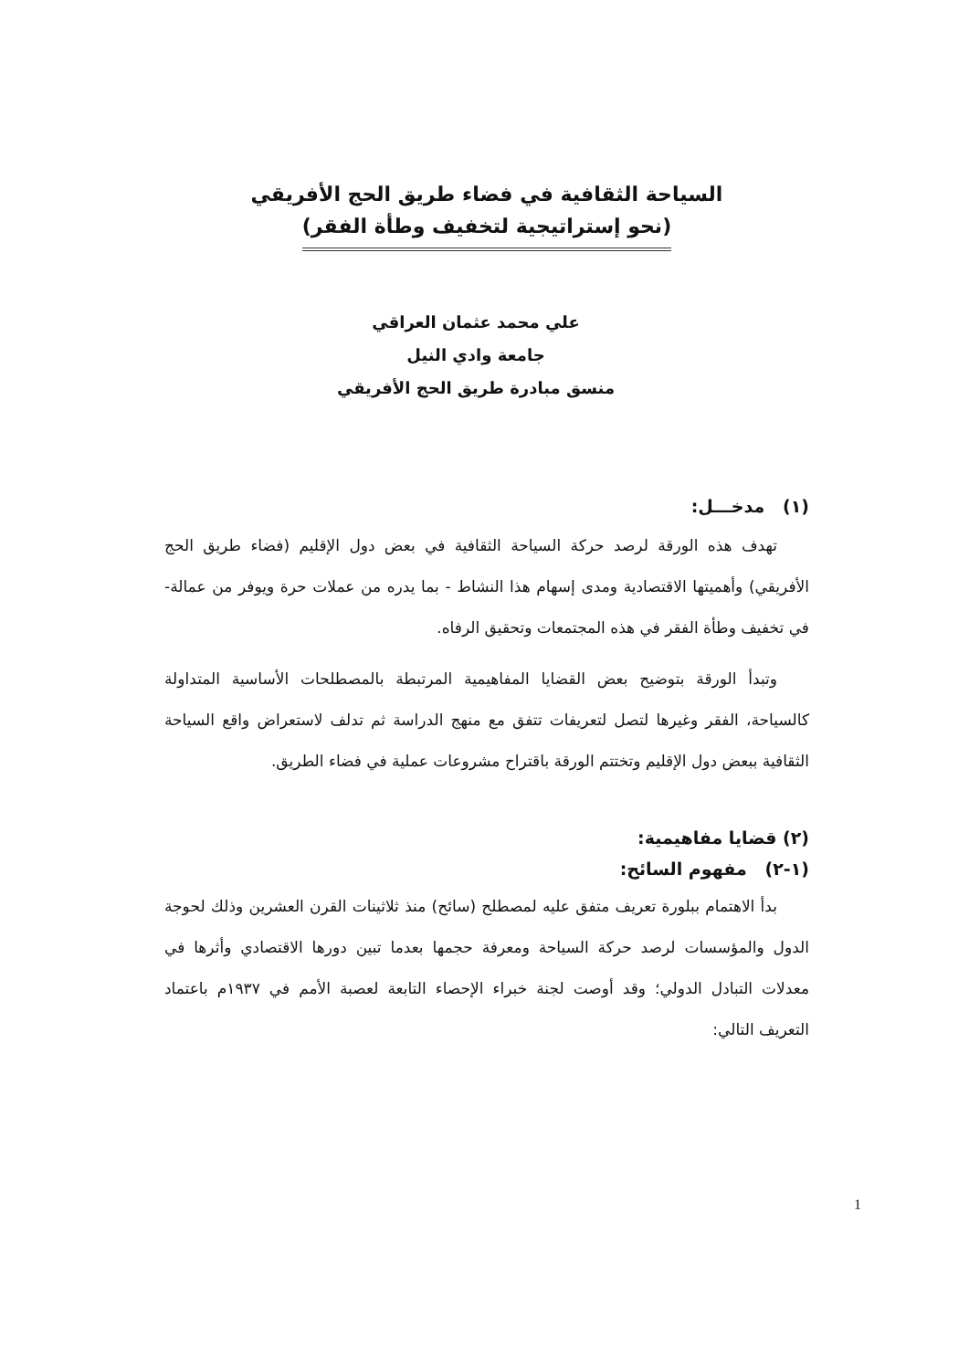السياحة الثقافية في فضاء طريق الحج الأفريقي
(نحو إستراتيجية لتخفيف وطأة الفقر)
علي محمد عثمان العراقي
جامعة وادي النيل
منسق مبادرة طريق الحج الأفريقي
(١) مدخـــل:
تهدف هذه الورقة لرصد حركة السياحة الثقافية في بعض دول الإقليم (فضاء طريق الحج الأفريقي) وأهميتها الاقتصادية ومدى إسهام هذا النشاط - بما يدره من عملات حرة ويوفر من عمالة- في تخفيف وطأة الفقر في هذه المجتمعات وتحقيق الرفاه.
وتبدأ الورقة بتوضيح بعض القضايا المفاهيمية المرتبطة بالمصطلحات الأساسية المتداولة كالسياحة، الفقر وغيرها لتصل لتعريفات تتفق مع منهج الدراسة ثم تدلف لاستعراض واقع السياحة الثقافية ببعض دول الإقليم وتختتم الورقة باقتراح مشروعات عملية في فضاء الطريق.
(٢) قضايا مفاهيمية:
(١-٢) مفهوم السائح:
بدأ الاهتمام ببلورة تعريف متفق عليه لمصطلح (سائح) منذ ثلاثينات القرن العشرين وذلك لحوجة الدول والمؤسسات لرصد حركة السياحة ومعرفة حجمها بعدما تبين دورها الاقتصادي وأثرها في معدلات التبادل الدولي؛ وقد أوصت لجنة خبراء الإحصاء التابعة لعصبة الأمم في ١٩٣٧م باعتماد التعريف التالي:
1